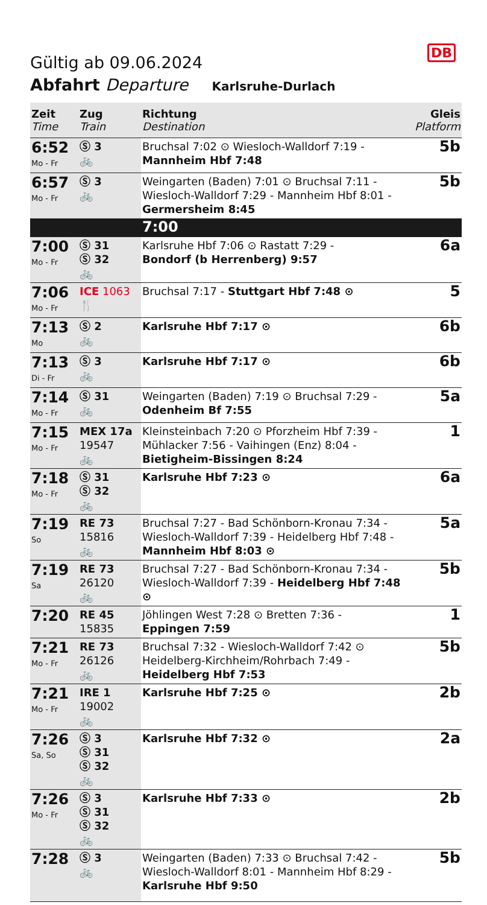DB
Gültig ab 09.06.2024
Abfahrt Departure Karlsruhe-Durlach
| Zeit Time | Zug Train | Richtung Destination | Gleis Platform |
| --- | --- | --- | --- |
| 6:52 Mo - Fr | Ⓢ 3 🚲 | Bruchsal 7:02 ⊙ Wiesloch-Walldorf 7:19 - Mannheim Hbf 7:48 | 5b |
| 6:57 Mo - Fr | Ⓢ 3 🚲 | Weingarten (Baden) 7:01 ⊙ Bruchsal 7:11 - Wiesloch-Walldorf 7:29 - Mannheim Hbf 8:01 - Germersheim 8:45 | 5b |
| | | 7:00 | |
| 7:00 Mo - Fr | Ⓢ 31 Ⓢ 32 🚲 | Karlsruhe Hbf 7:06 ⊙ Rastatt 7:29 - Bondorf (b Herrenberg) 9:57 | 6a |
| 7:06 Mo - Fr | ICE 1063 🍴 | Bruchsal 7:17 - Stuttgart Hbf 7:48 ⊙ | 5 |
| 7:13 Mo | Ⓢ 2 🚲 | Karlsruhe Hbf 7:17 ⊙ | 6b |
| 7:13 Di - Fr | Ⓢ 3 🚲 | Karlsruhe Hbf 7:17 ⊙ | 6b |
| 7:14 Mo - Fr | Ⓢ 31 🚲 | Weingarten (Baden) 7:19 ⊙ Bruchsal 7:29 - Odenheim Bf 7:55 | 5a |
| 7:15 Mo - Fr | MEX 17a 19547 🚲 | Kleinsteinbach 7:20 ⊙ Pforzheim Hbf 7:39 - Mühlacker 7:56 - Vaihingen (Enz) 8:04 - Bietigheim-Bissingen 8:24 | 1 |
| 7:18 Mo - Fr | Ⓢ 31 Ⓢ 32 🚲 | Karlsruhe Hbf 7:23 ⊙ | 6a |
| 7:19 So | RE 73 15816 🚲 | Bruchsal 7:27 - Bad Schönborn-Kronau 7:34 - Wiesloch-Walldorf 7:39 - Heidelberg Hbf 7:48 - Mannheim Hbf 8:03 ⊙ | 5a |
| 7:19 Sa | RE 73 26120 🚲 | Bruchsal 7:27 - Bad Schönborn-Kronau 7:34 - Wiesloch-Walldorf 7:39 - Heidelberg Hbf 7:48 ⊙ | 5b |
| 7:20 | RE 45 15835 | Jöhlingen West 7:28 ⊙ Bretten 7:36 - Eppingen 7:59 | 1 |
| 7:21 Mo - Fr | RE 73 26126 🚲 | Bruchsal 7:32 - Wiesloch-Walldorf 7:42 ⊙ Heidelberg-Kirchheim/Rohrbach 7:49 - Heidelberg Hbf 7:53 | 5b |
| 7:21 Mo - Fr | IRE 1 19002 🚲 | Karlsruhe Hbf 7:25 ⊙ | 2b |
| 7:26 Sa, So | Ⓢ 3 Ⓢ 31 Ⓢ 32 🚲 | Karlsruhe Hbf 7:32 ⊙ | 2a |
| 7:26 Mo - Fr | Ⓢ 3 Ⓢ 31 Ⓢ 32 🚲 | Karlsruhe Hbf 7:33 ⊙ | 2b |
| 7:28 | Ⓢ 3 🚲 | Weingarten (Baden) 7:33 ⊙ Bruchsal 7:42 - Wiesloch-Walldorf 8:01 - Mannheim Hbf 8:29 - Karlsruhe Hbf 9:50 | 5b |